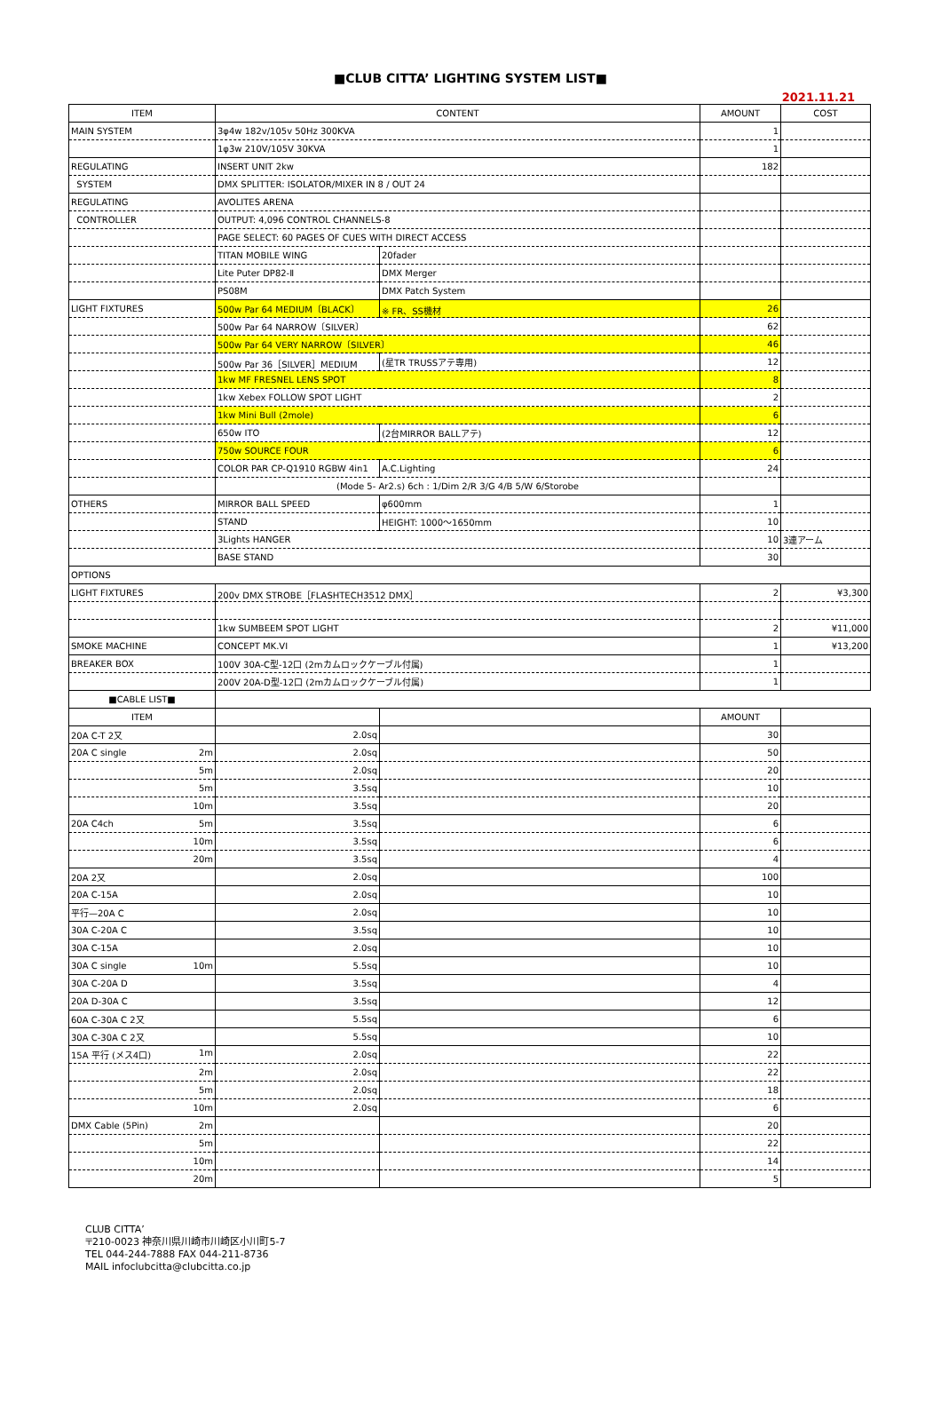■CLUB CITTA’ LIGHTING SYSTEM LIST■
2021.11.21
| ITEM | CONTENT | | AMOUNT | COST |
| --- | --- | --- | --- | --- |
| MAIN SYSTEM | 3φ4w 182v/105v 50Hz 300KVA | | 1 | |
| | 1φ3w 210V/105V 30KVA | | 1 | |
| REGULATING | INSERT UNIT 2kw | | 182 | |
| SYSTEM | DMX SPLITTER: ISOLATOR/MIXER IN 8 / OUT 24 | | | |
| REGULATING | AVOLITES ARENA | | | |
| CONTROLLER | OUTPUT: 4,096 CONTROL CHANNELS-8 | | | |
| | PAGE SELECT: 60 PAGES OF CUES WITH DIRECT ACCESS | | | |
| | TITAN MOBILE WING | 20fader | | |
| | Lite Puter DP82-Ⅱ | DMX Merger | | |
| | PS08M | DMX Patch System | | |
| LIGHT FIXTURES | 500w Par 64 MEDIUM〔BLACK〕 | ※ FR、SS機材 | 26 | |
| | 500w Par 64 NARROW〔SILVER〕 | | 62 | |
| | 500w Par 64 VERY NARROW〔SILVER〕 | | 46 | |
| | 500w Par 36［SILVER］MEDIUM | (星TR TRUSSアテ専用) | 12 | |
| | 1kw MF FRESNEL LENS SPOT | | 8 | |
| | 1kw Xebex FOLLOW SPOT LIGHT | | 2 | |
| | 1kw Mini Bull (2mole) | | 6 | |
| | 650w ITO | (2台MIRROR BALLアテ) | 12 | |
| | 750w SOURCE FOUR | | 6 | |
| | COLOR PAR CP-Q1910 RGBW 4in1 | A.C.Lighting | 24 | |
| | (Mode 5- Ar2.s) 6ch : 1/Dim 2/R 3/G 4/B 5/W 6/Storobe | | | |
| OTHERS | MIRROR BALL SPEED | φ600mm | 1 | |
| | STAND | HEIGHT: 1000〜1650mm | 10 | |
| | 3Lights HANGER | | 10 | 3連アーム |
| | BASE STAND | | 30 | |
| OPTIONS | | | | |
| LIGHT FIXTURES | 200v DMX STROBE［FLASHTECH3512 DMX］ | | 2 | ¥3,300 |
| | 1kw SUMBEEM SPOT LIGHT | | 2 | ¥11,000 |
| SMOKE MACHINE | CONCEPT MK.VI | | 1 | ¥13,200 |
| BREAKER BOX | 100V 30A-C型-12口 (2mカムロックケーブル付属) | | 1 | |
| | 200V 20A-D型-12口 (2mカムロックケーブル付属) | | 1 | |
| ■CABLE LIST■ | | | | |
| ITEM | | | AMOUNT | |
| 20A C-T 2又 | 2.0sq | | 30 | |
| 20A C single 2m | 2.0sq | | 50 | |
| 5m | 2.0sq | | 20 | |
| 5m | 3.5sq | | 10 | |
| 10m | 3.5sq | | 20 | |
| 20A C4ch 5m | 3.5sq | | 6 | |
| 10m | 3.5sq | | 6 | |
| 20m | 3.5sq | | 4 | |
| 20A 2又 | 2.0sq | | 100 | |
| 20A C-15A | 2.0sq | | 10 | |
| 平行—20A C | 2.0sq | | 10 | |
| 30A C-20A C | 3.5sq | | 10 | |
| 30A C-15A | 2.0sq | | 10 | |
| 30A C single 10m | 5.5sq | | 10 | |
| 30A C-20A D | 3.5sq | | 4 | |
| 20A D-30A C | 3.5sq | | 12 | |
| 60A C-30A C 2又 | 5.5sq | | 6 | |
| 30A C-30A C 2又 | 5.5sq | | 10 | |
| 15A 平行 (メス4口) 1m | 2.0sq | | 22 | |
| 2m | 2.0sq | | 22 | |
| 5m | 2.0sq | | 18 | |
| 10m | 2.0sq | | 6 | |
| DMX Cable (5Pin) 2m | | | 20 | |
| 5m | | | 22 | |
| 10m | | | 14 | |
| 20m | | | 5 | |
CLUB CITTA’
〒210-0023 神奈川県川崎市川崎区小川町5-7
TEL 044-244-7888 FAX 044-211-8736
MAIL infoclubcitta@clubcitta.co.jp